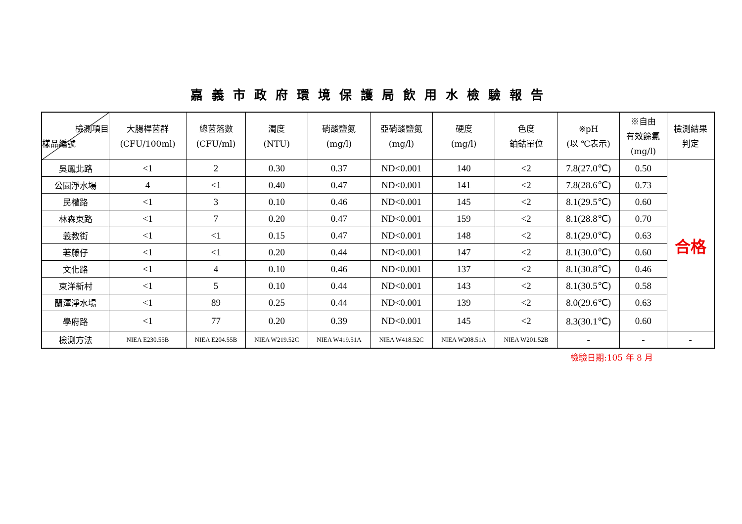嘉義市政府環境保護局飲用水檢驗報告
| 檢測項目 樣品編號 | 大腸桿菌群 (CFU/100ml) | 總菌落數 (CFU/ml) | 濁度 (NTU) | 硝酸鹽氮 (mg/l) | 亞硝酸鹽氮 (mg/l) | 硬度 (mg/l) | 色度 鉑鈷單位 | ※pH (以 ℃表示) | ※自由 有效餘氯 (mg/l) | 檢測結果 判定 |
| --- | --- | --- | --- | --- | --- | --- | --- | --- | --- | --- |
| 吳鳳北路 | <1 | 2 | 0.30 | 0.37 | ND<0.001 | 140 | <2 | 7.8(27.0℃) | 0.50 | 合格 |
| 公園淨水場 | 4 | <1 | 0.40 | 0.47 | ND<0.001 | 141 | <2 | 7.8(28.6℃) | 0.73 | |
| 民權路 | <1 | 3 | 0.10 | 0.46 | ND<0.001 | 145 | <2 | 8.1(29.5℃) | 0.60 | |
| 林森東路 | <1 | 7 | 0.20 | 0.47 | ND<0.001 | 159 | <2 | 8.1(28.8℃) | 0.70 | |
| 義教街 | <1 | <1 | 0.15 | 0.47 | ND<0.001 | 148 | <2 | 8.1(29.0℃) | 0.63 | |
| 荖藤仔 | <1 | <1 | 0.20 | 0.44 | ND<0.001 | 147 | <2 | 8.1(30.0℃) | 0.60 | |
| 文化路 | <1 | 4 | 0.10 | 0.46 | ND<0.001 | 137 | <2 | 8.1(30.8℃) | 0.46 | |
| 東洋新村 | <1 | 5 | 0.10 | 0.44 | ND<0.001 | 143 | <2 | 8.1(30.5℃) | 0.58 | |
| 蘭潭淨水場 | <1 | 89 | 0.25 | 0.44 | ND<0.001 | 139 | <2 | 8.0(29.6℃) | 0.63 | |
| 學府路 | <1 | 77 | 0.20 | 0.39 | ND<0.001 | 145 | <2 | 8.3(30.1℃) | 0.60 | |
| 檢測方法 | NIEA E230.55B | NIEA E204.55B | NIEA W219.52C | NIEA W419.51A | NIEA W418.52C | NIEA W208.51A | NIEA W201.52B | - | - | - |
檢驗日期:105 年 8 月